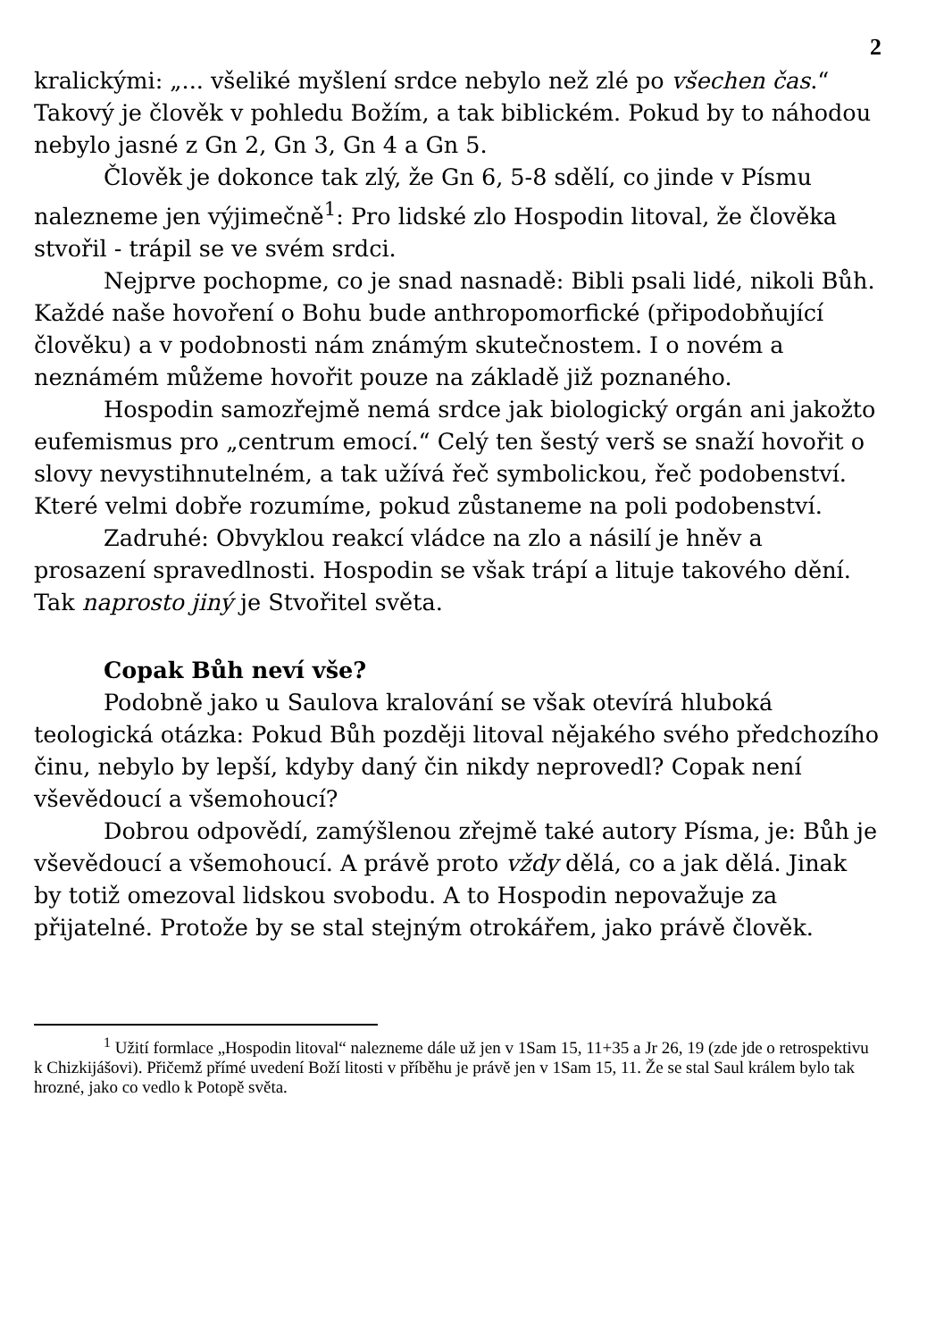2
kralickými: „... všeliké myšlení srdce nebylo než zlé po všechen čas.“ Takový je člověk v pohledu Božím, a tak biblickém. Pokud by to náhodou nebylo jasné z Gn 2, Gn 3, Gn 4 a Gn 5.
Člověk je dokonce tak zlý, že Gn 6, 5-8 sdělí, co jinde v Písmu nalezneme jen výjimečně<sup>1</sup>: Pro lidské zlo Hospodin litoval, že člověka stvořil - trápil se ve svém srdci.
Nejprve pochopme, co je snad nasnadě: Bibli psali lidé, nikoli Bůh. Každé naše hovoření o Bohu bude anthropomorfické (připodobňující člověku) a v podobnosti nám známým skutečnostem. I o novém a neznámém můžeme hovořit pouze na základě již poznaného.
Hospodin samozřejmě nemá srdce jak biologický orgán ani jakožto eufemismus pro „centrum emocí.“ Celý ten šestý verš se snaží hovořit o slovy nevystihnutelném, a tak užívá řeč symbolickou, řeč podobenství. Které velmi dobře rozumíme, pokud zůstaneme na poli podobenství.
Zadruhé: Obvyklou reakcí vládce na zlo a násilí je hněv a prosazení spravedlnosti. Hospodin se však trápí a lituje takového dění. Tak naprosto jiný je Stvořitel světa.
Copak Bůh neví vše?
Podobně jako u Saulova kralování se však otevírá hluboká teologická otázka: Pokud Bůh později litoval nějakého svého předchozího činu, nebylo by lepší, kdyby daný čin nikdy neprovedl? Copak není vševědoucí a všemohoucí?
Dobrou odpovědí, zamýšlenou zřejmě také autory Písma, je: Bůh je vševědoucí a všemohoucí. A právě proto vždy dělá, co a jak dělá. Jinak by totiž omezoval lidskou svobodu. A to Hospodin nepovažuje za přijatelné. Protože by se stal stejným otrokářem, jako právě člověk.
<sup>1</sup> Užití formlace „Hospodin litoval“ nalezneme dále už jen v 1Sam 15, 11+35 a Jr 26, 19 (zde jde o retrospektivu k Chizkijášovi). Přičemž přímé uvedení Boží litosti v příběhu je právě jen v 1Sam 15, 11. Že se stal Saul králem bylo tak hrozné, jako co vedlo k Potopě světa.